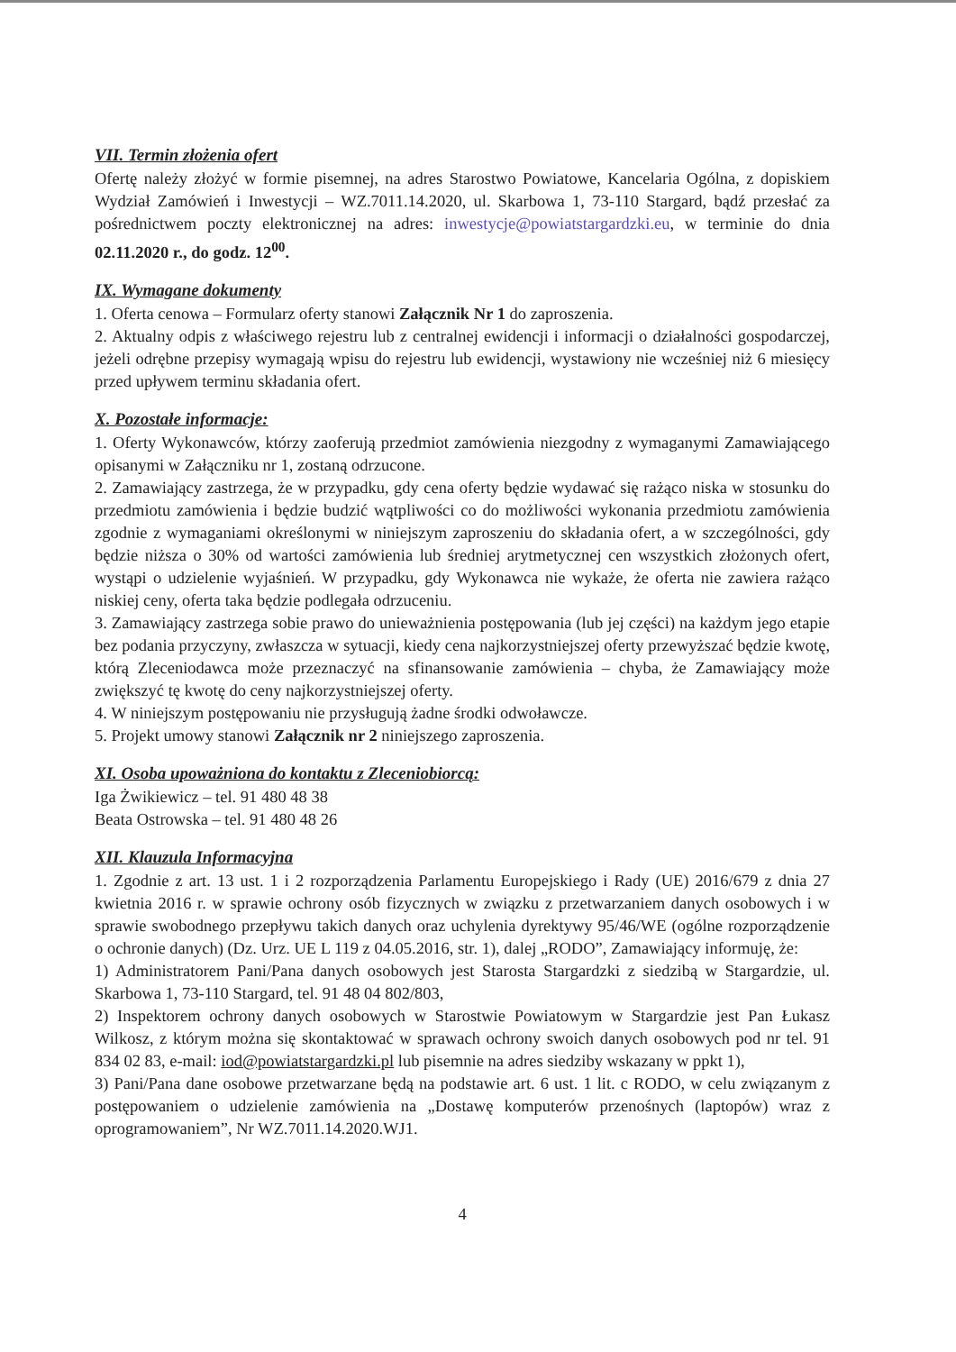VII. Termin złożenia ofert
Ofertę należy złożyć w formie pisemnej, na adres Starostwo Powiatowe, Kancelaria Ogólna, z dopiskiem Wydział Zamówień i Inwestycji – WZ.7011.14.2020, ul. Skarbowa 1, 73-110 Stargard, bądź przesłać za pośrednictwem poczty elektronicznej na adres: inwestycje@powiatstargardzki.eu, w terminie do dnia 02.11.2020 r., do godz. 12<sup>00</sup>.
IX. Wymagane dokumenty
1. Oferta cenowa – Formularz oferty stanowi Załącznik Nr 1 do zaproszenia.
2. Aktualny odpis z właściwego rejestru lub z centralnej ewidencji i informacji o działalności gospodarczej, jeżeli odrębne przepisy wymagają wpisu do rejestru lub ewidencji, wystawiony nie wcześniej niż 6 miesięcy przed upływem terminu składania ofert.
X. Pozostałe informacje:
1. Oferty Wykonawców, którzy zaoferują przedmiot zamówienia niezgodny z wymaganymi Zamawiającego opisanymi w Załączniku nr 1, zostaną odrzucone.
2. Zamawiający zastrzega, że w przypadku, gdy cena oferty będzie wydawać się rażąco niska w stosunku do przedmiotu zamówienia i będzie budzić wątpliwości co do możliwości wykonania przedmiotu zamówienia zgodnie z wymaganiami określonymi w niniejszym zaproszeniu do składania ofert, a w szczególności, gdy będzie niższa o 30% od wartości zamówienia lub średniej arytmetycznej cen wszystkich złożonych ofert, wystąpi o udzielenie wyjaśnień. W przypadku, gdy Wykonawca nie wykaże, że oferta nie zawiera rażąco niskiej ceny, oferta taka będzie podlegała odrzuceniu.
3. Zamawiający zastrzega sobie prawo do unieważnienia postępowania (lub jej części) na każdym jego etapie bez podania przyczyny, zwłaszcza w sytuacji, kiedy cena najkorzystniejszej oferty przewyższać będzie kwotę, którą Zleceniodawca może przeznaczyć na sfinansowanie zamówienia – chyba, że Zamawiający może zwiększyć tę kwotę do ceny najkorzystniejszej oferty.
4. W niniejszym postępowaniu nie przysługują żadne środki odwoławcze.
5. Projekt umowy stanowi Załącznik nr 2 niniejszego zaproszenia.
XI. Osoba upoważniona do kontaktu z Zleceniobiorcą:
Iga Żwikiewicz – tel. 91 480 48 38
Beata Ostrowska – tel. 91 480 48 26
XII. Klauzula Informacyjna
1. Zgodnie z art. 13 ust. 1 i 2 rozporządzenia Parlamentu Europejskiego i Rady (UE) 2016/679 z dnia 27 kwietnia 2016 r. w sprawie ochrony osób fizycznych w związku z przetwarzaniem danych osobowych i w sprawie swobodnego przepływu takich danych oraz uchylenia dyrektywy 95/46/WE (ogólne rozporządzenie o ochronie danych) (Dz. Urz. UE L 119 z 04.05.2016, str. 1), dalej „RODO”, Zamawiający informuję, że:
1) Administratorem Pani/Pana danych osobowych jest Starosta Stargardzki z siedzibą w Stargardzie, ul. Skarbowa 1, 73-110 Stargard, tel. 91 48 04 802/803,
2) Inspektorem ochrony danych osobowych w Starostwie Powiatowym w Stargardzie jest Pan Łukasz Wilkosz, z którym można się skontaktować w sprawach ochrony swoich danych osobowych pod nr tel. 91 834 02 83, e-mail: iod@powiatstargardzki.pl lub pisemnie na adres siedziby wskazany w ppkt 1),
3) Pani/Pana dane osobowe przetwarzane będą na podstawie art. 6 ust. 1 lit. c RODO, w celu związanym z postępowaniem o udzielenie zamówienia na „Dostawę komputerów przenośnych (laptopów) wraz z oprogramowaniem”, Nr WZ.7011.14.2020.WJ1.
4